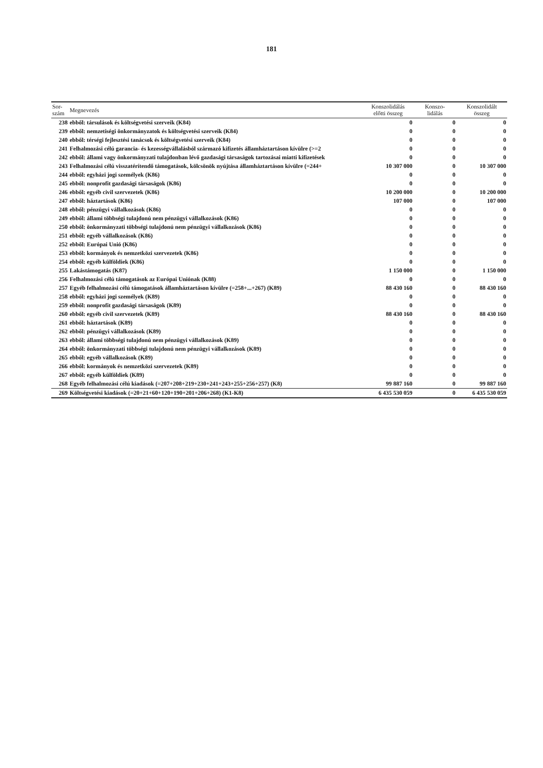181
| Sor- szám | Megnevezés | Konszolidálás előtti összeg | Konszo- lidálás | Konszolidált összeg |
| --- | --- | --- | --- | --- |
| 238 | ebből: társulások és költségvetési szerveik (K84) | 0 | 0 | 0 |
| 239 | ebből: nemzetiségi önkormányzatok és költségvetési szerveik (K84) | 0 | 0 | 0 |
| 240 | ebből: térségi fejlesztési tanácsok és költségvetési szerveik (K84) | 0 | 0 | 0 |
| 241 | Felhalmozási célú garancia- és kezességvállalásból származó kifizetés államháztartáson kívülre (>=2 | 0 | 0 | 0 |
| 242 | ebből: állami vagy önkormányzati tulajdonban lévő gazdasági társaságok tartozásai miatti kifizetések | 0 | 0 | 0 |
| 243 | Felhalmozási célú visszatérítendő támogatások, kölcsönök nyújtása államháztartáson kívülre (=244+ | 10 307 000 | 0 | 10 307 000 |
| 244 | ebből: egyházi jogi személyek (K86) | 0 | 0 | 0 |
| 245 | ebből: nonprofit gazdasági társaságok (K86) | 0 | 0 | 0 |
| 246 | ebből: egyéb civil szervezetek (K86) | 10 200 000 | 0 | 10 200 000 |
| 247 | ebből: háztartások (K86) | 107 000 | 0 | 107 000 |
| 248 | ebből: pénzügyi vállalkozások (K86) | 0 | 0 | 0 |
| 249 | ebből: állami többségi tulajdonú nem pénzügyi vállalkozások (K86) | 0 | 0 | 0 |
| 250 | ebből: önkormányzati többségi tulajdonú nem pénzügyi vállalkozások (K86) | 0 | 0 | 0 |
| 251 | ebből: egyéb vállalkozások (K86) | 0 | 0 | 0 |
| 252 | ebből: Európai Unió (K86) | 0 | 0 | 0 |
| 253 | ebből: kormányok és nemzetközi szervezetek (K86) | 0 | 0 | 0 |
| 254 | ebből: egyéb külföldiek (K86) | 0 | 0 | 0 |
| 255 | Lakástámogatás (K87) | 1 150 000 | 0 | 1 150 000 |
| 256 | Felhalmozási célú támogatások az Európai Uniónak (K88) | 0 | 0 | 0 |
| 257 | Egyéb felhalmozási célú támogatások államháztartáson kívülre (=258+...+267) (K89) | 88 430 160 | 0 | 88 430 160 |
| 258 | ebből: egyházi jogi személyek (K89) | 0 | 0 | 0 |
| 259 | ebből: nonprofit gazdasági társaságok (K89) | 0 | 0 | 0 |
| 260 | ebből: egyéb civil szervezetek (K89) | 88 430 160 | 0 | 88 430 160 |
| 261 | ebből: háztartások (K89) | 0 | 0 | 0 |
| 262 | ebből: pénzügyi vállalkozások (K89) | 0 | 0 | 0 |
| 263 | ebből: állami többségi tulajdonú nem pénzügyi vállalkozások (K89) | 0 | 0 | 0 |
| 264 | ebből: önkormányzati többségi tulajdonú nem pénzügyi vállalkozások (K89) | 0 | 0 | 0 |
| 265 | ebből: egyéb vállalkozások (K89) | 0 | 0 | 0 |
| 266 | ebből: kormányok és nemzetközi szervezetek (K89) | 0 | 0 | 0 |
| 267 | ebből: egyéb külföldiek (K89) | 0 | 0 | 0 |
| 268 | Egyéb felhalmozási célú kiadások (=207+208+219+230+241+243+255+256+257) (K8) | 99 887 160 | 0 | 99 887 160 |
| 269 | Költségvetési kiadások (=20+21+60+120+190+201+206+268) (K1-K8) | 6 435 530 059 | 0 | 6 435 530 059 |